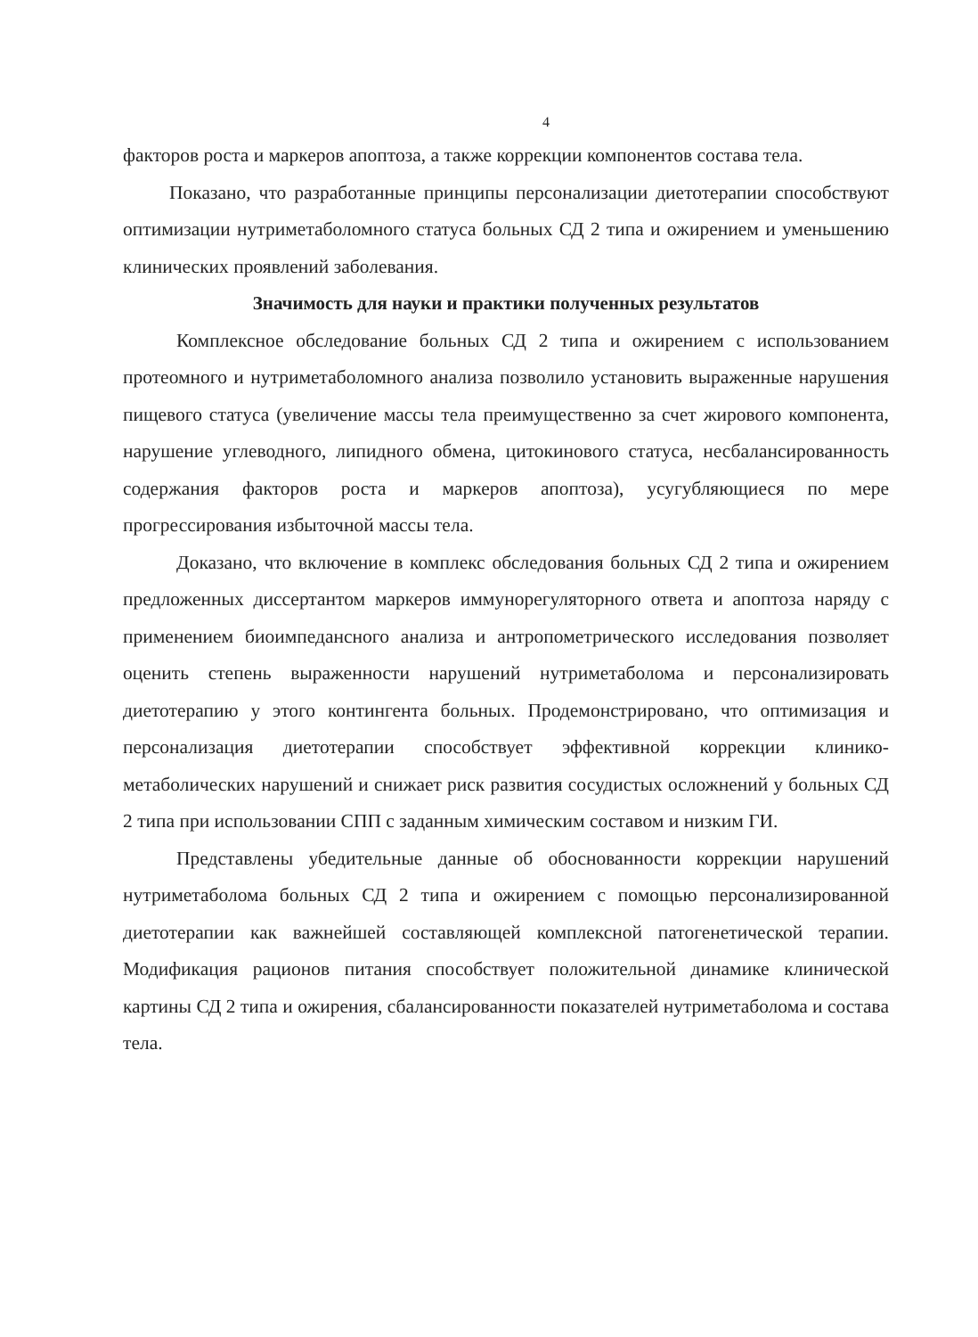4
факторов роста и маркеров апоптоза, а также коррекции компонентов состава тела.
Показано, что разработанные принципы персонализации диетотерапии способствуют оптимизации нутриметаболомного статуса больных СД 2 типа и ожирением и уменьшению клинических проявлений заболевания.
Значимость для науки и практики полученных результатов
Комплексное обследование больных СД 2 типа и ожирением с использованием протеомного и нутриметаболомного анализа позволило установить выраженные нарушения пищевого статуса (увеличение массы тела преимущественно за счет жирового компонента, нарушение углеводного, липидного обмена, цитокинового статуса, несбалансированность содержания факторов роста и маркеров апоптоза), усугубляющиеся по мере прогрессирования избыточной массы тела.
Доказано, что включение в комплекс обследования больных СД 2 типа и ожирением предложенных диссертантом маркеров иммунорегуляторного ответа и апоптоза наряду с применением биоимпедансного анализа и антропометрического исследования позволяет оценить степень выраженности нарушений нутриметаболома и персонализировать диетотерапию у этого контингента больных. Продемонстрировано, что оптимизация и персонализация диетотерапии способствует эффективной коррекции клинико-метаболических нарушений и снижает риск развития сосудистых осложнений у больных СД 2 типа при использовании СПП с заданным химическим составом и низким ГИ.
Представлены убедительные данные об обоснованности коррекции нарушений нутриметаболома больных СД 2 типа и ожирением с помощью персонализированной диетотерапии как важнейшей составляющей комплексной патогенетической терапии. Модификация рационов питания способствует положительной динамике клинической картины СД 2 типа и ожирения, сбалансированности показателей нутриметаболома и состава тела.